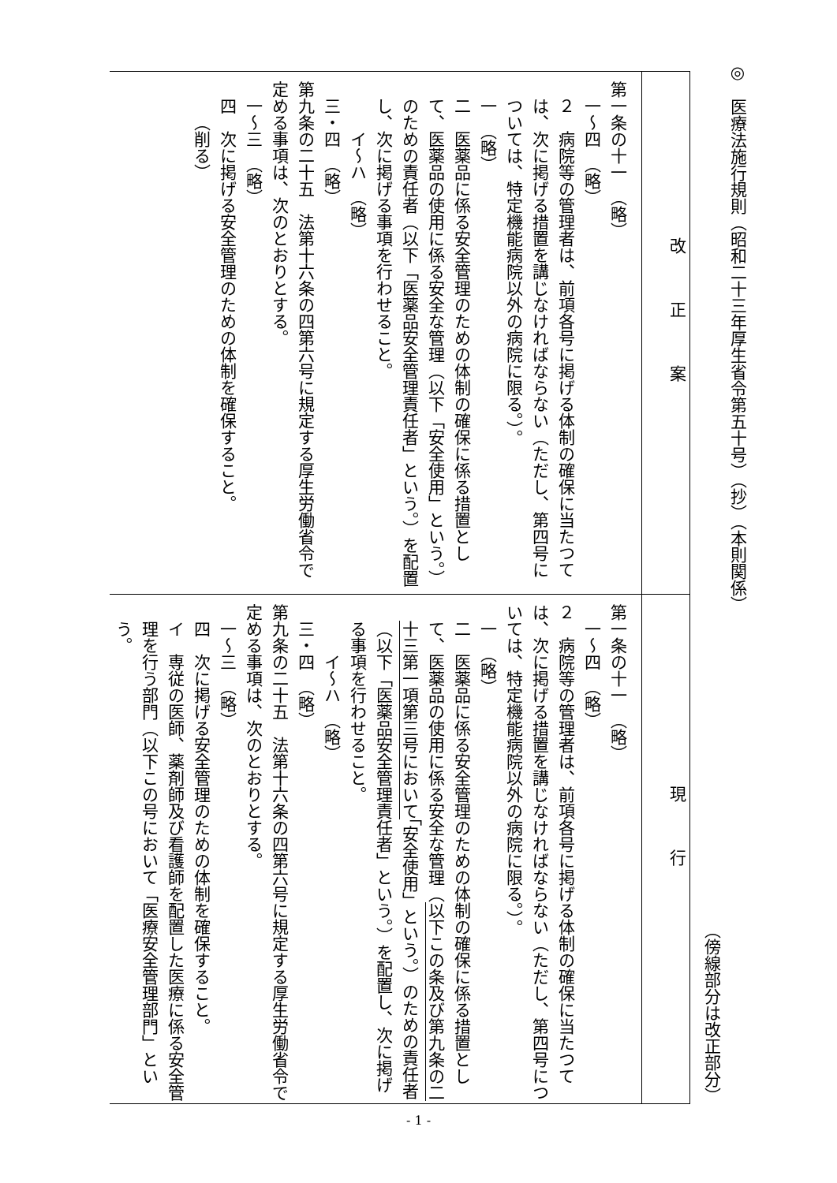◎　医療法施行規則（昭和二十三年厚生省令第五十号）（抄）（本則関係）
（傍線部分は改正部分）
| 改正案 | 現行 |
| --- | --- |
| 第一条の十一 （略） 一～四 （略） ２ 病院等の管理者は、前項各号に掲げる体制の確保に当たつては、次に掲げる措置を講じなければならない（ただし、第四号については、特定機能病院以外の病院に限る。）。 一 （略） 二 医薬品に係る安全管理のための体制の確保に係る措置として、医薬品の使用に係る安全な管理（以下「安全使用」という。）のための責任者（以下「医薬品安全管理責任者」という。）を配置し、次に掲げる事項を行わせること。 イ～ハ （略） 三・四 （略） 第九条の二十五 法第十六条の四第六号に規定する厚生労働省令で定める事項は、次のとおりとする。 一～三 （略） 四 次に掲げる安全管理のための体制を確保すること。 （削る） | 第一条の十一 （略） 一～四 （略） ２ 病院等の管理者は、前項各号に掲げる体制の確保に当たつては、次に掲げる措置を講じなければならない（ただし、第四号については、特定機能病院以外の病院に限る。）。 一 （略） 二 医薬品に係る安全管理のための体制の確保に係る措置として、医薬品の使用に係る安全な管理（ 以下この条及び第九条の二十三第一項第三号において 「安全使用」という。）のための責任者（以下「医薬品安全管理責任者」という。）を配置し、次に掲げる事項を行わせること。 イ～ハ （略） 三・四 （略） 第九条の二十五 法第十六条の四第六号に規定する厚生労働省令で定める事項は、次のとおりとする。 一～三 （略） 四 次に掲げる安全管理のための体制を確保すること。 イ 専従の医師、薬剤師及び看護師を配置した医療に係る安全管理を行う部門（以下この号において「医療安全管理部門」という。 |
- 1 -